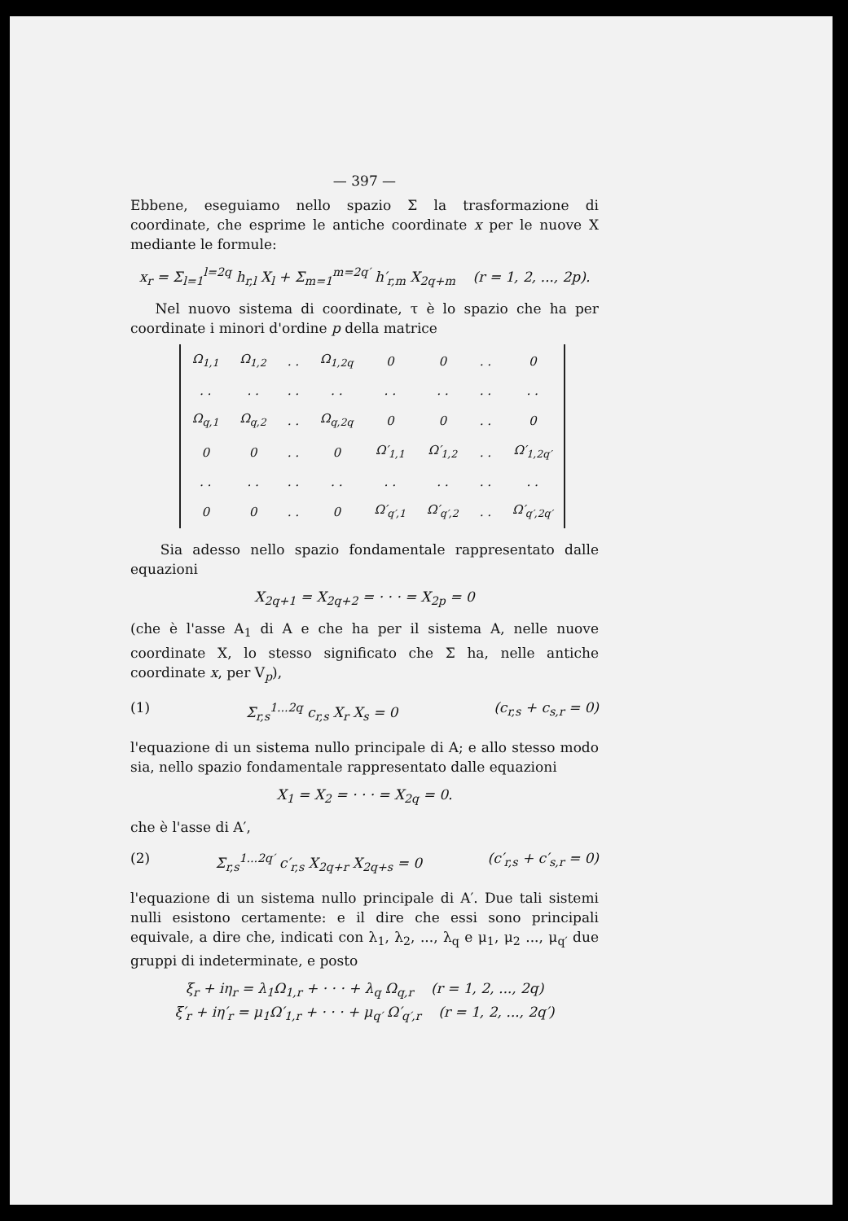— 397 —
Ebbene, eseguiamo nello spazio Σ la trasformazione di coordinate, che esprime le antiche coordinate x per le nuove X mediante le formule:
x<sub>r</sub> = Σ<sub>l=1</sub><sup>l=2q</sup> h<sub>r,l</sub> X<sub>l</sub> + Σ<sub>m=1</sub><sup>m=2q′</sup> h′<sub>r,m</sub> X<sub>2q+m</sub> (r = 1, 2, ..., 2p).
Nel nuovo sistema di coordinate, τ è lo spazio che ha per coordinate i minori d'ordine p della matrice
| Ω<sub>1,1</sub> | Ω<sub>1,2</sub> | . . | Ω<sub>1,2q</sub> | 0 | 0 | . . | 0 |
| . . | . . | . . | . . | . . | . . | . . | . . |
| Ω<sub>q,1</sub> | Ω<sub>q,2</sub> | . . | Ω<sub>q,2q</sub> | 0 | 0 | . . | 0 |
| 0 | 0 | . . | 0 | Ω′<sub>1,1</sub> | Ω′<sub>1,2</sub> | . . | Ω′<sub>1,2q′</sub> |
| . . | . . | . . | . . | . . | . . | . . | . . |
| 0 | 0 | . . | 0 | Ω′<sub>q′,1</sub> | Ω′<sub>q′,2</sub> | . . | Ω′<sub>q′,2q′</sub> |
Sia adesso nello spazio fondamentale rappresentato dalle equazioni
X<sub>2q+1</sub> = X<sub>2q+2</sub> = · · · = X<sub>2p</sub> = 0
(che è l'asse A<sub>1</sub> di A e che ha per il sistema A, nelle nuove coordinate X, lo stesso significato che Σ ha, nelle antiche coordinate x, per V<sub>p</sub>),
(1) Σ<sub>r,s</sub><sup>1...2q</sup> c<sub>r,s</sub> X<sub>r</sub> X<sub>s</sub> = 0 (c<sub>r,s</sub> + c<sub>s,r</sub> = 0)
l'equazione di un sistema nullo principale di A; e allo stesso modo sia, nello spazio fondamentale rappresentato dalle equazioni
X<sub>1</sub> = X<sub>2</sub> = · · · = X<sub>2q</sub> = 0.
che è l'asse di A′,
(2) Σ<sub>r,s</sub><sup>1...2q′</sup> c′<sub>r,s</sub> X<sub>2q+r</sub> X<sub>2q+s</sub> = 0 (c′<sub>r,s</sub> + c′<sub>s,r</sub> = 0)
l'equazione di un sistema nullo principale di A′. Due tali sistemi nulli esistono certamente: e il dire che essi sono principali equivale, a dire che, indicati con λ<sub>1</sub>, λ<sub>2</sub>, ..., λ<sub>q</sub> e μ<sub>1</sub>, μ<sub>2</sub> ..., μ<sub>q′</sub> due gruppi di indeterminate, e posto
ξ<sub>r</sub> + iη<sub>r</sub> = λ<sub>1</sub>Ω<sub>1,r</sub> + · · · + λ<sub>q</sub> Ω<sub>q,r</sub> (r = 1, 2, ..., 2q)
ξ′<sub>r</sub> + iη′<sub>r</sub> = μ<sub>1</sub>Ω′<sub>1,r</sub> + · · · + μ<sub>q′</sub> Ω′<sub>q′,r</sub> (r = 1, 2, ..., 2q′)